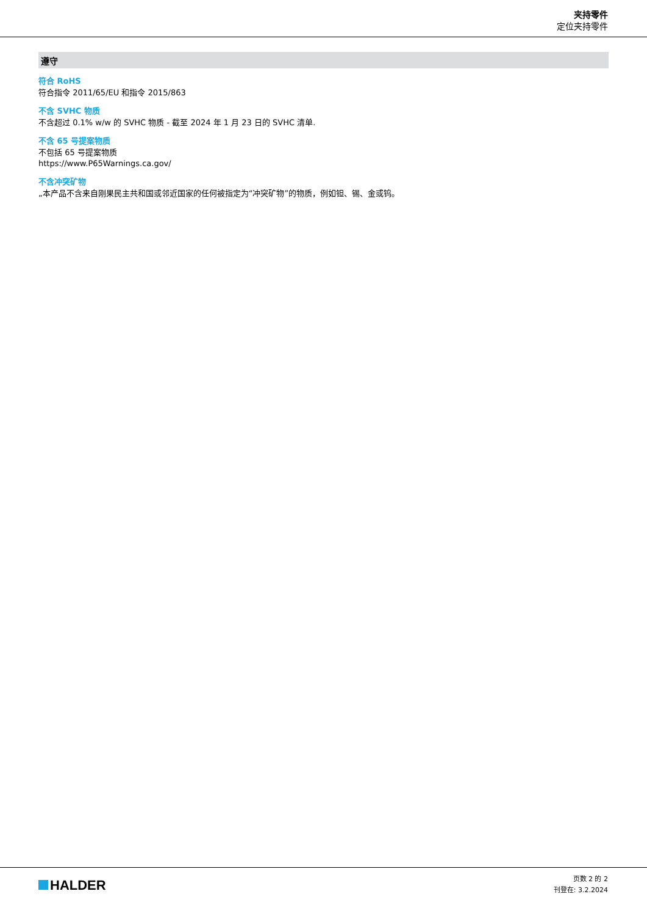夹持零件
定位夹持零件
遵守
符合 RoHS
符合指令 2011/65/EU 和指令 2015/863
不含 SVHC 物质
不含超过 0.1% w/w 的 SVHC 物质 - 截至 2024 年 1 月 23 日的 SVHC 清单.
不含 65 号提案物质
不包括 65 号提案物质
https://www.P65Warnings.ca.gov/
不含冲突矿物
„本产品不含来自刚果民主共和国或邻近国家的任何被指定为“冲突矿物”的物质，例如钽、锡、金或钨。
HALDER
页数 2 的 2
刊登在: 3.2.2024